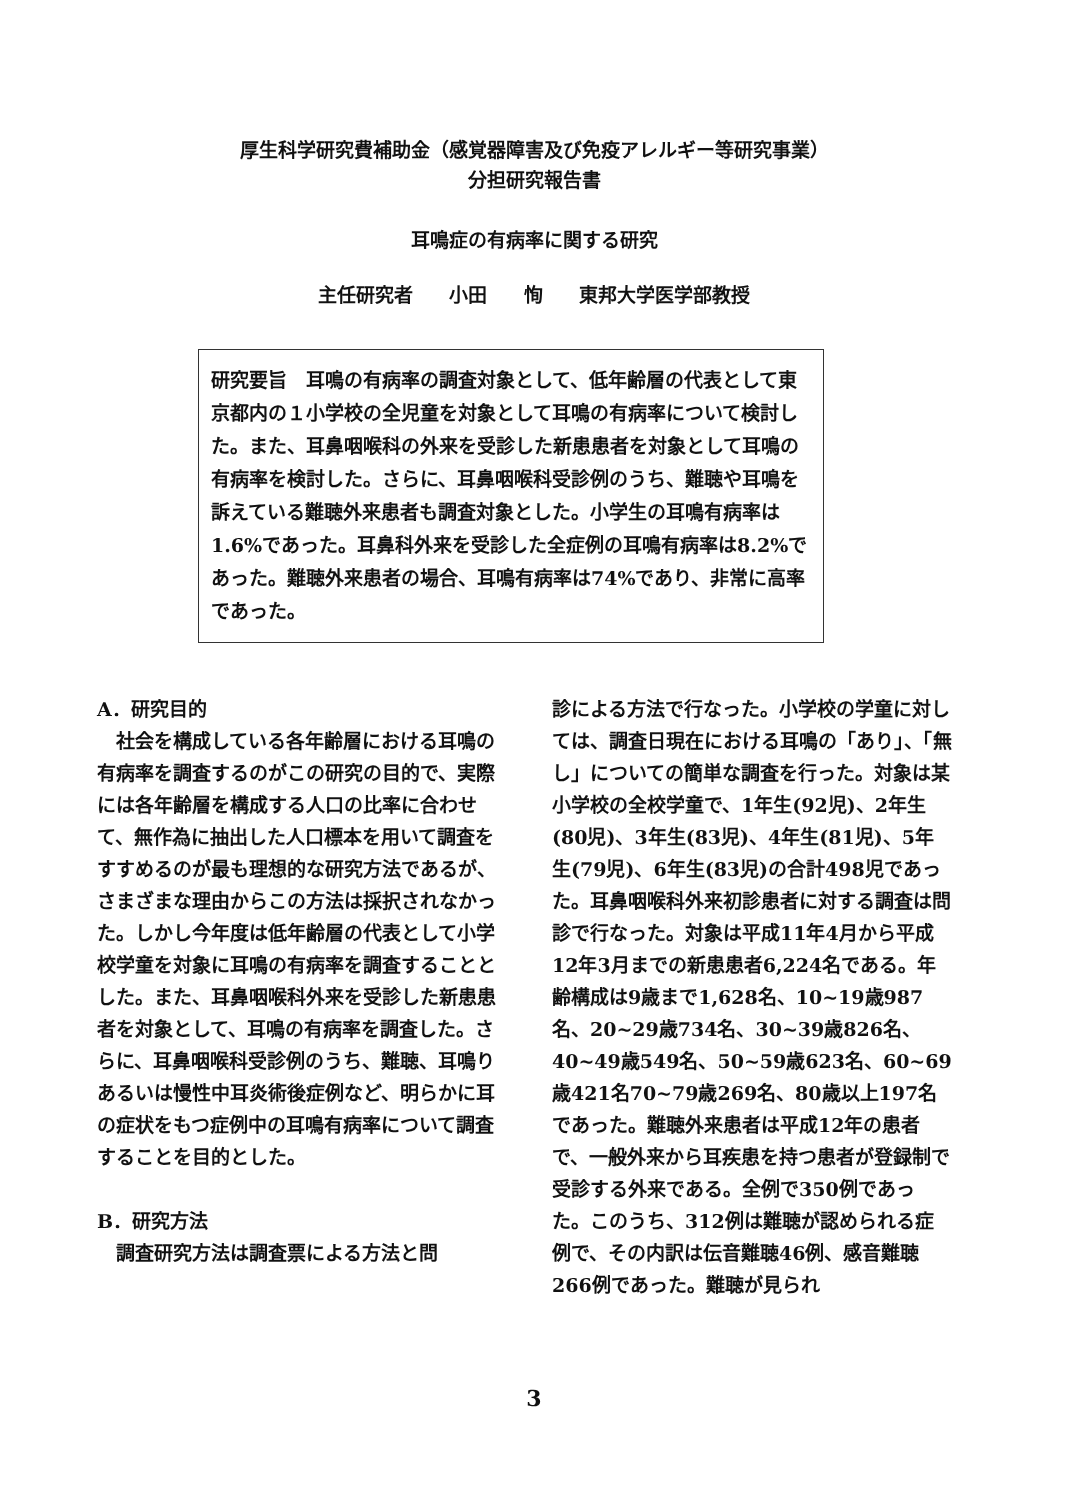厚生科学研究費補助金（感覚器障害及び免疫アレルギー等研究事業）
分担研究報告書
耳鳴症の有病率に関する研究
主任研究者 小田 恂 東邦大学医学部教授
研究要旨　耳鳴の有病率の調査対象として、低年齢層の代表として東京都内の１小学校の全児童を対象として耳鳴の有病率について検討した。また、耳鼻咽喉科の外来を受診した新患患者を対象として耳鳴の有病率を検討した。さらに、耳鼻咽喉科受診例のうち、難聴や耳鳴を訴えている難聴外来患者も調査対象とした。小学生の耳鳴有病率は1.6%であった。耳鼻科外来を受診した全症例の耳鳴有病率は8.2%であった。難聴外来患者の場合、耳鳴有病率は74%であり、非常に高率であった。
A．研究目的
　社会を構成している各年齢層における耳鳴の有病率を調査するのがこの研究の目的で、実際には各年齢層を構成する人口の比率に合わせて、無作為に抽出した人口標本を用いて調査をすすめるのが最も理想的な研究方法であるが、さまざまな理由からこの方法は採択されなかった。しかし今年度は低年齢層の代表として小学校学童を対象に耳鳴の有病率を調査することとした。また、耳鼻咽喉科外来を受診した新患患者を対象として、耳鳴の有病率を調査した。さらに、耳鼻咽喉科受診例のうち、難聴、耳鳴りあるいは慢性中耳炎術後症例など、明らかに耳の症状をもつ症例中の耳鳴有病率について調査することを目的とした。
B．研究方法
　調査研究方法は調査票による方法と問
診による方法で行なった。小学校の学童に対しては、調査日現在における耳鳴の「あり」、「無し」についての簡単な調査を行った。対象は某小学校の全校学童で、1年生(92児)、2年生(80児)、3年生(83児)、4年生(81児)、5年生(79児)、6年生(83児)の合計498児であった。耳鼻咽喉科外来初診患者に対する調査は問診で行なった。対象は平成11年4月から平成12年3月までの新患患者6,224名である。年齢構成は9歳まで1,628名、10~19歳987名、20~29歳734名、30~39歳826名、40~49歳549名、50~59歳623名、60~69歳421名70~79歳269名、80歳以上197名であった。難聴外来患者は平成12年の患者で、一般外来から耳疾患を持つ患者が登録制で受診する外来である。全例で350例であった。このうち、312例は難聴が認められる症例で、その内訳は伝音難聴46例、感音難聴266例であった。難聴が見られ
3